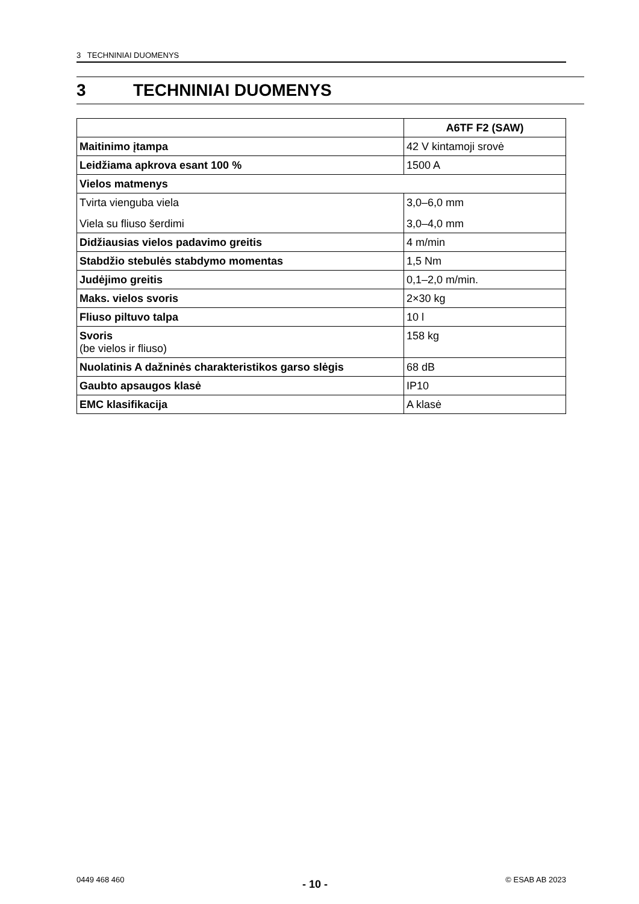3 TECHNINIAI DUOMENYS
3 TECHNINIAI DUOMENYS
| | A6TF F2 (SAW) |
| Maitinimo įtampa | 42 V kintamoji srovė |
| Leidžiama apkrova esant 100 % | 1500 A |
| Vielos matmenys | |
| Tvirta vienguba viela | 3,0–6,0 mm |
| Viela su fliuso šerdimi | 3,0–4,0 mm |
| Didžiausias vielos padavimo greitis | 4 m/min |
| Stabdžio stebulės stabdymo momentas | 1,5 Nm |
| Judėjimo greitis | 0,1–2,0 m/min. |
| Maks. vielos svoris | 2×30 kg |
| Fliuso piltuvo talpa | 10 l |
| Svoris (be vielos ir fliuso) | 158 kg |
| Nuolatinis A dažninės charakteristikos garso slėgis | 68 dB |
| Gaubto apsaugos klasė | IP10 |
| EMC klasifikacija | A klasė |
0449 468 460 - 10 - © ESAB AB 2023